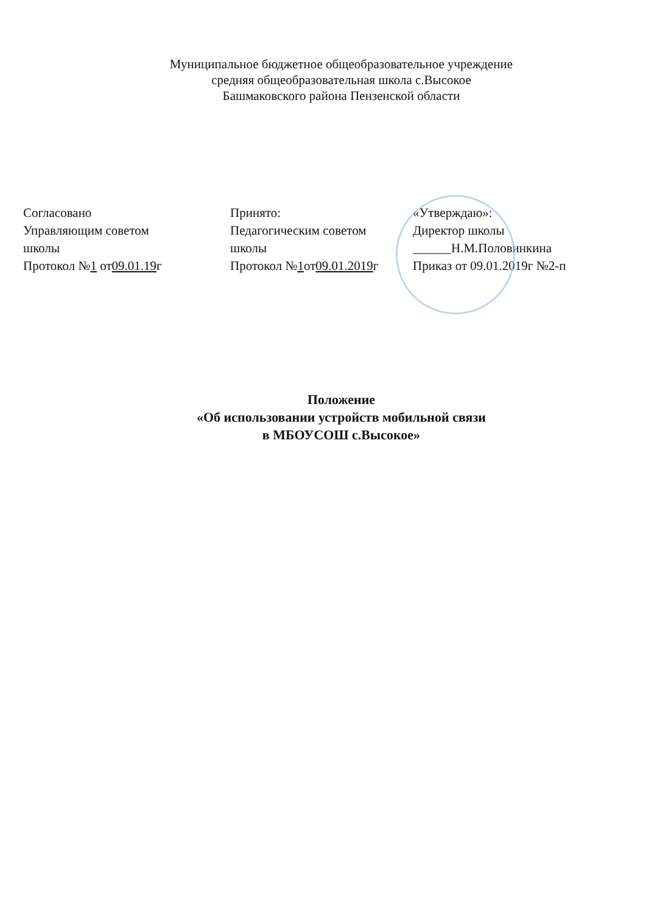Муниципальное бюджетное общеобразовательное учреждение
средняя общеобразовательная школа с.Высокое
Башмаковского района Пензенской области
Согласовано
Управляющим советом
школы
Протокол №1 от09.01.19г
Принято:
Педагогическим советом
школы
Протокол №1от09.01.2019г
«Утверждаю»:
Директор школы
______Н.М.Половинкина
Приказ от 09.01.2019г №2-п
Положение
«Об использовании устройств мобильной связи
в МБОУСОШ с.Высокое»